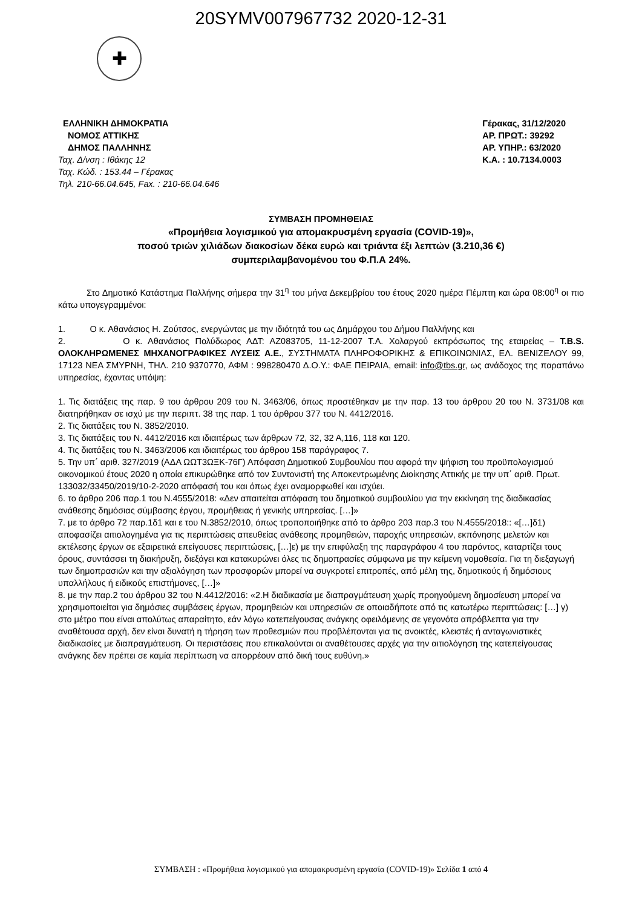20SYMV007967732 2020-12-31
✚
ΕΛΛΗΝΙΚΗ ΔΗΜΟΚΡΑΤΙΑ
ΝΟΜΟΣ ΑΤΤΙΚΗΣ
ΔΗΜΟΣ ΠΑΛΛΗΝΗΣ
Ταχ. Δ/νση : Ιθάκης 12
Ταχ. Κώδ. : 153.44 – Γέρακας
Τηλ. 210-66.04.645, Fax. : 210-66.04.646
Γέρακας, 31/12/2020
ΑΡ. ΠΡΩΤ.: 39292
ΑΡ. ΥΠΗΡ.: 63/2020
Κ.Α. : 10.7134.0003
ΣΥΜΒΑΣΗ ΠΡΟΜΗΘΕΙΑΣ
«Προμήθεια λογισμικού για απομακρυσμένη εργασία (COVID-19)»,
ποσού τριών χιλιάδων διακοσίων δέκα ευρώ και τριάντα έξι λεπτών (3.210,36 €)
συμπεριλαμβανομένου του Φ.Π.Α 24%.
Στο Δημοτικό Κατάστημα Παλλήνης σήμερα την 31<sup>η</sup> του μήνα Δεκεμβρίου του έτους 2020 ημέρα Πέμπτη και ώρα 08:00<sup>η</sup> οι πιο κάτω υπογεγραμμένοι:
1. Ο κ. Αθανάσιος Η. Ζούτσος, ενεργώντας με την ιδιότητά του ως Δημάρχου του Δήμου Παλλήνης και
2. Ο κ. Αθανάσιος Πολύδωρος ΑΔΤ: ΑΖ083705, 11-12-2007 Τ.Α. Χολαργού εκπρόσωπος της εταιρείας – T.B.S. ΟΛΟΚΛΗΡΩΜΕΝΕΣ ΜΗΧΑΝΟΓΡΑΦΙΚΕΣ ΛΥΣΕΙΣ Α.Ε., ΣΥΣΤΗΜΑΤΑ ΠΛΗΡΟΦΟΡΙΚΗΣ & ΕΠΙΚΟΙΝΩΝΙΑΣ, ΕΛ. ΒΕΝΙΖΕΛΟΥ 99, 17123 ΝΕΑ ΣΜΥΡΝΗ, ΤΗΛ. 210 9370770, ΑΦΜ : 998280470 Δ.Ο.Υ.: ΦΑΕ ΠΕΙΡΑΙΑ, email: info@tbs.gr, ως ανάδοχος της παραπάνω υπηρεσίας, έχοντας υπόψη:
1. Τις διατάξεις της παρ. 9 του άρθρου 209 του Ν. 3463/06, όπως προστέθηκαν με την παρ. 13 του άρθρου 20 του Ν. 3731/08 και διατηρήθηκαν σε ισχύ με την περιπτ. 38 της παρ. 1 του άρθρου 377 του Ν. 4412/2016.
2. Τις διατάξεις του Ν. 3852/2010.
3. Τις διατάξεις του Ν. 4412/2016 και ιδιαιτέρως των άρθρων 72, 32, 32 Α,116, 118 και 120.
4. Τις διατάξεις του Ν. 3463/2006 και ιδιαιτέρως του άρθρου 158 παράγραφος 7.
5. Την υπ΄ αριθ. 327/2019 (ΑΔΑ ΩΩΤ3ΩΞΚ-76Γ) Απόφαση Δημοτικού Συμβουλίου που αφορά την ψήφιση του προϋπολογισμού οικονομικού έτους 2020 η οποία επικυρώθηκε από τον Συντονιστή της Αποκεντρωμένης Διοίκησης Αττικής με την υπ΄ αριθ. Πρωτ. 133032/33450/2019/10-2-2020 απόφασή του και όπως έχει αναμορφωθεί και ισχύει.
6. το άρθρο 206 παρ.1 του Ν.4555/2018: «Δεν απαιτείται απόφαση του δημοτικού συμβουλίου για την εκκίνηση της διαδικασίας ανάθεσης δημόσιας σύμβασης έργου, προμήθειας ή γενικής υπηρεσίας. […]»
7. με το άρθρο 72 παρ.1δ1 και ε του Ν.3852/2010, όπως τροποποιήθηκε από το άρθρο 203 παρ.3 του Ν.4555/2018:: «[…]δ1) αποφασίζει αιτιολογημένα για τις περιπτώσεις απευθείας ανάθεσης προμηθειών, παροχής υπηρεσιών, εκπόνησης μελετών και εκτέλεσης έργων σε εξαιρετικά επείγουσες περιπτώσεις, […]ε) με την επιφύλαξη της παραγράφου 4 του παρόντος, καταρτίζει τους όρους, συντάσσει τη διακήρυξη, διεξάγει και κατακυρώνει όλες τις δημοπρασίες σύμφωνα με την κείμενη νομοθεσία. Για τη διεξαγωγή των δημοπρασιών και την αξιολόγηση των προσφορών μπορεί να συγκροτεί επιτροπές, από μέλη της, δημοτικούς ή δημόσιους υπαλλήλους ή ειδικούς επιστήμονες, […]»
8. με την παρ.2 του άρθρου 32 του Ν.4412/2016: «2.Η διαδικασία με διαπραγμάτευση χωρίς προηγούμενη δημοσίευση μπορεί να χρησιμοποιείται για δημόσιες συμβάσεις έργων, προμηθειών και υπηρεσιών σε οποιαδήποτε από τις κατωτέρω περιπτώσεις: […] γ) στο μέτρο που είναι απολύτως απαραίτητο, εάν λόγω κατεπείγουσας ανάγκης οφειλόμενης σε γεγονότα απρόβλεπτα για την αναθέτουσα αρχή, δεν είναι δυνατή η τήρηση των προθεσμιών που προβλέπονται για τις ανοικτές, κλειστές ή ανταγωνιστικές διαδικασίες με διαπραγμάτευση. Οι περιστάσεις που επικαλούνται οι αναθέτουσες αρχές για την αιτιολόγηση της κατεπείγουσας ανάγκης δεν πρέπει σε καμία περίπτωση να απορρέουν από δική τους ευθύνη.»
ΣΥΜΒΑΣΗ : «Προμήθεια λογισμικού για απομακρυσμένη εργασία (COVID-19)» Σελίδα 1 από 4